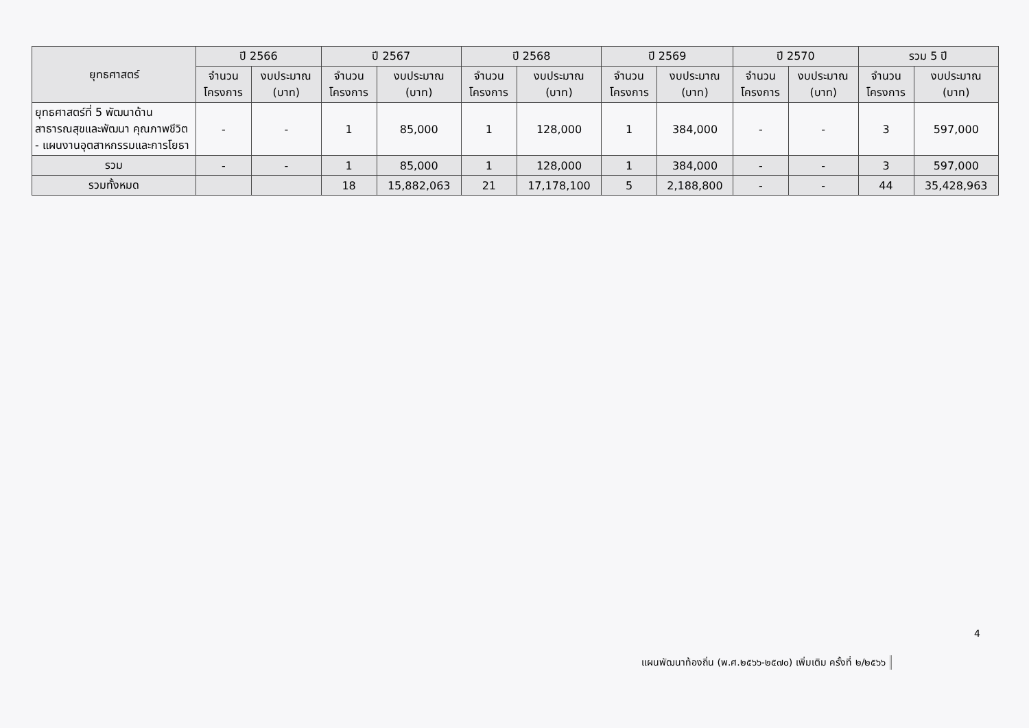| ยุทธศาสตร์ | ปี 2566 | | ปี 2567 | | ปี 2568 | | ปี 2569 | | ปี 2570 | | รวม 5 ปี | |
| --- | --- | --- | --- | --- | --- | --- | --- | --- | --- | --- | --- | --- |
| | จำนวน โครงการ | งบประมาณ (บาท) | จำนวน โครงการ | งบประมาณ (บาท) | จำนวน โครงการ | งบประมาณ (บาท) | จำนวน โครงการ | งบประมาณ (บาท) | จำนวน โครงการ | งบประมาณ (บาท) | จำนวน โครงการ | งบประมาณ (บาท) |
| ยุทธศาสตร์ที่ 5 พัฒนาด้าน สาธารณสุขและพัฒนา คุณภาพชีวิต - แผนงานอุตสาหกรรมและการโยธา | - | - | 1 | 85,000 | 1 | 128,000 | 1 | 384,000 | - | - | 3 | 597,000 |
| รวม | - | - | 1 | 85,000 | 1 | 128,000 | 1 | 384,000 | - | - | 3 | 597,000 |
| รวมทั้งหมด | | | 18 | 15,882,063 | 21 | 17,178,100 | 5 | 2,188,800 | - | - | 44 | 35,428,963 |
4
แผนพัฒนาท้องถิ่น (พ.ศ.๒๕๖๖-๒๕๗๐) เพิ่มเติม ครั้งที่ ๒/๒๕๖๖